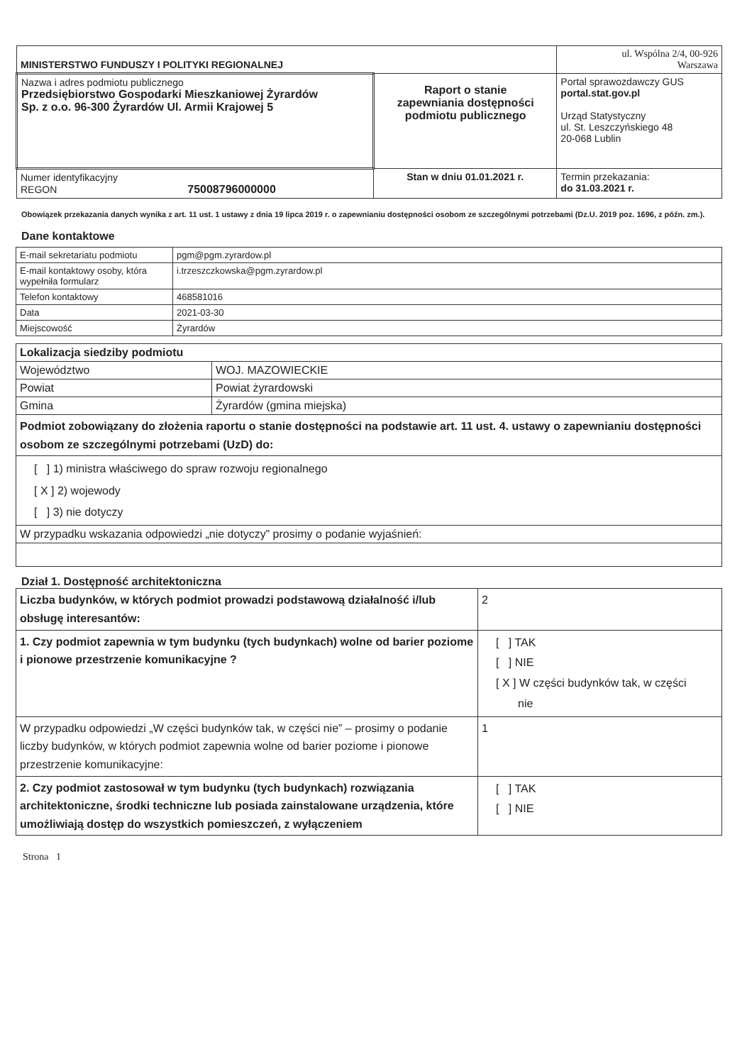| MINISTERSTWO FUNDUSZY I POLITYKI REGIONALNEJ | | ul. Wspólna 2/4, 00-926 Warszawa |
| Nazwa i adres podmiotu publicznego Przedsiębiorstwo Gospodarki Mieszkaniowej Żyrardów Sp. z o.o. 96-300 Żyrardów Ul. Armii Krajowej 5 | Raport o stanie zapewniania dostępności podmiotu publicznego | Portal sprawozdawczy GUS portal.stat.gov.pl Urząd Statystyczny ul. St. Leszczyńskiego 48 20-068 Lublin |
| Numer identyfikacyjny REGON 75008796000000 | Stan w dniu 01.01.2021 r. | Termin przekazania: do 31.03.2021 r. |
Obowiązek przekazania danych wynika z art. 11 ust. 1 ustawy z dnia 19 lipca 2019 r. o zapewnianiu dostępności osobom ze szczególnymi potrzebami (Dz.U. 2019 poz. 1696, z późn. zm.).
Dane kontaktowe
| E-mail sekretariatu podmiotu | pgm@pgm.zyrardow.pl |
| E-mail kontaktowy osoby, która wypełniła formularz | i.trzeszczkowska@pgm.zyrardow.pl |
| Telefon kontaktowy | 468581016 |
| Data | 2021-03-30 |
| Miejscowość | Żyrardów |
| Lokalizacja siedziby podmiotu | |
| Województwo | WOJ. MAZOWIECKIE |
| Powiat | Powiat żyrardowski |
| Gmina | Żyrardów (gmina miejska) |
| Podmiot zobowiązany do złożenia raportu o stanie dostępności na podstawie art. 11 ust. 4. ustawy o zapewnianiu dostępności osobom ze szczególnymi potrzebami (UzD) do: | |
| [ ] 1) ministra właściwego do spraw rozwoju regionalnego [ X ] 2) wojewody [ ] 3) nie dotyczy | |
| W przypadku wskazania odpowiedzi „nie dotyczy” prosimy o podanie wyjaśnień: | |
Dział 1. Dostępność architektoniczna
| Liczba budynków, w których podmiot prowadzi podstawową działalność i/lub obsługę interesantów: | 2 |
| 1. Czy podmiot zapewnia w tym budynku (tych budynkach) wolne od barier poziome i pionowe przestrzenie komunikacyjne ? | [ ] TAK [ ] NIE [ X ] W części budynków tak, w części nie |
| W przypadku odpowiedzi „W części budynków tak, w części nie” – prosimy o podanie liczby budynków, w których podmiot zapewnia wolne od barier poziome i pionowe przestrzenie komunikacyjne: | 1 |
| 2. Czy podmiot zastosował w tym budynku (tych budynkach) rozwiązania architektoniczne, środki techniczne lub posiada zainstalowane urządzenia, które umożliwiają dostęp do wszystkich pomieszczeń, z wyłączeniem | [ ] TAK [ ] NIE |
Strona 1